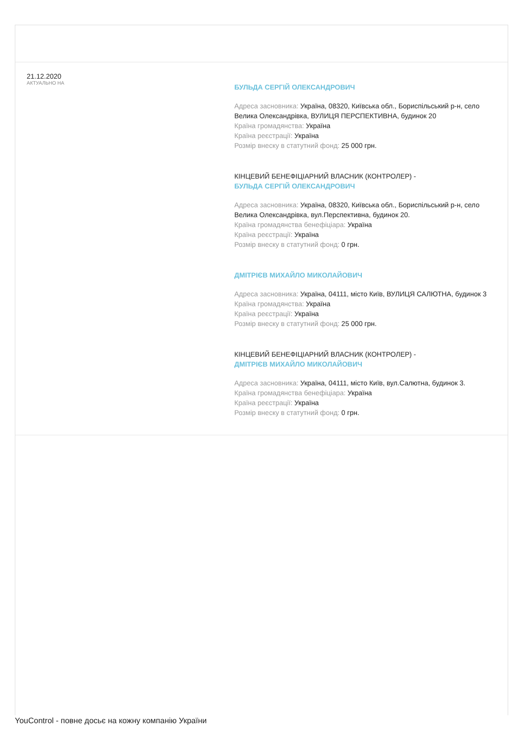21.12.2020
АКТУАЛЬНО НА
БУЛЬДА СЕРГІЙ ОЛЕКСАНДРОВИЧ
Адреса засновника: Україна, 08320, Київська обл., Бориспільський р-н, село Велика Олександрівка, ВУЛИЦЯ ПЕРСПЕКТИВНА, будинок 20
Країна громадянства: Україна
Країна реєстрації: Україна
Розмір внеску в статутний фонд: 25 000 грн.
КІНЦЕВИЙ БЕНЕФІЦІАРНИЙ ВЛАСНИК (КОНТРОЛЕР) -
БУЛЬДА СЕРГІЙ ОЛЕКСАНДРОВИЧ
Адреса засновника: Україна, 08320, Київська обл., Бориспільський р-н, село Велика Олександрівка, вул.Перспективна, будинок 20.
Країна громадянства бенефіціара: Україна
Країна реєстрації: Україна
Розмір внеску в статутний фонд: 0 грн.
ДМІТРІЄВ МИХАЙЛО МИКОЛАЙОВИЧ
Адреса засновника: Україна, 04111, місто Київ, ВУЛИЦЯ САЛЮТНА, будинок 3
Країна громадянства: Україна
Країна реєстрації: Україна
Розмір внеску в статутний фонд: 25 000 грн.
КІНЦЕВИЙ БЕНЕФІЦІАРНИЙ ВЛАСНИК (КОНТРОЛЕР) -
ДМІТРІЄВ МИХАЙЛО МИКОЛАЙОВИЧ
Адреса засновника: Україна, 04111, місто Київ, вул.Салютна, будинок 3.
Країна громадянства бенефіціара: Україна
Країна реєстрації: Україна
Розмір внеску в статутний фонд: 0 грн.
YouControl - повне досьє на кожну компанію України